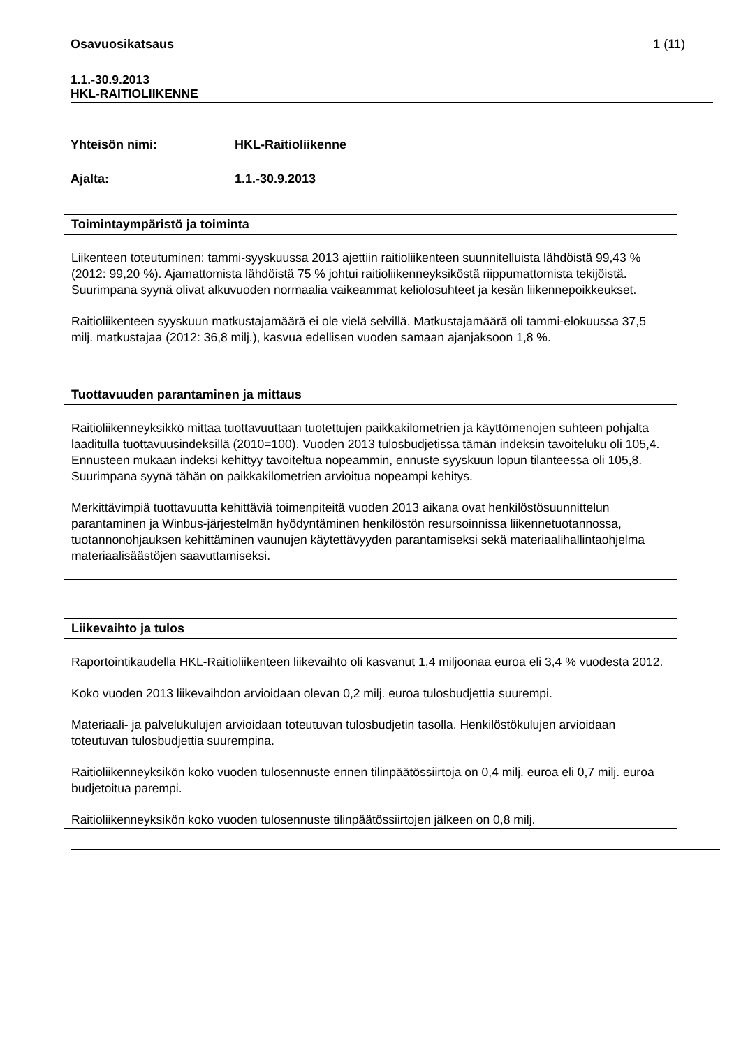Osavuosikatsaus 1 (11)
1.1.-30.9.2013
HKL-RAITIOLIIKENNE
Yhteisön nimi: HKL-Raitioliikenne
Ajalta: 1.1.-30.9.2013
Toimintaympäristö ja toiminta
Liikenteen toteutuminen: tammi-syyskuussa 2013 ajettiin raitioliikenteen suunnitelluista lähdöistä 99,43 % (2012: 99,20 %). Ajamattomista lähdöistä 75 % johtui raitioliikenneyksi­köstä riippumattomista tekijöistä. Suurimpana syynä olivat alkuvuoden normaalia vaike­ammat keliolosuhteet ja kesän liikennepoikkeukset.
Raitioliikenteen syyskuun matkustajamäärä ei ole vielä selvillä. Matkustajamäärä oli tam­mi-elokuussa 37,5 milj. matkustajaa (2012: 36,8 milj.), kasvua edellisen vuoden samaan ajanjaksoon 1,8 %.
Tuottavuuden parantaminen ja mittaus
Raitioliikenneyksikkö mittaa tuottavuuttaan tuotettujen paikkakilometrien ja käyttömenojen suhteen pohjalta laaditulla tuottavuusindeksillä (2010=100). Vuoden 2013 tulosbudjetissa tämän indeksin tavoiteluku oli 105,4. Ennusteen mukaan indeksi kehittyy tavoiteltua no­peammin, ennuste syyskuun lopun tilanteessa oli 105,8. Suurimpana syynä tähän on paikkakilometrien arvioitua nopeampi kehitys.
Merkittävimpiä tuottavuutta kehittäviä toimenpiteitä vuoden 2013 aikana ovat henkilöstö­suunnittelun parantaminen ja Winbus-järjestelmän hyödyntäminen henkilöstön resursoin­nissa liikennetuotannossa, tuotannonohjauksen kehittäminen vaunujen käytettävyyden parantamiseksi sekä materiaalihallintaohjelma materiaalisäästöjen saavuttamiseksi.
Liikevaihto ja tulos
Raportointikaudella HKL-Raitioliikenteen liikevaihto oli kasvanut 1,4 miljoonaa euroa eli 3,4 % vuodesta 2012.
Koko vuoden 2013 liikevaihdon arvioidaan olevan 0,2 milj. euroa tulosbudjettia suurempi.
Materiaali- ja palvelukulujen arvioidaan toteutuvan tulosbudjetin tasolla. Henkilöstökulujen arvioidaan toteutuvan tulosbudjettia suurempina.
Raitioliikenneyksikön koko vuoden tulosennuste ennen tilinpäätössiirtoja on 0,4 milj. euroa eli 0,7 milj. euroa budjetoitua parempi.
Raitioliikenneyksikön koko vuoden tulosennuste tilinpäätössiirtojen jälkeen on 0,8 milj.